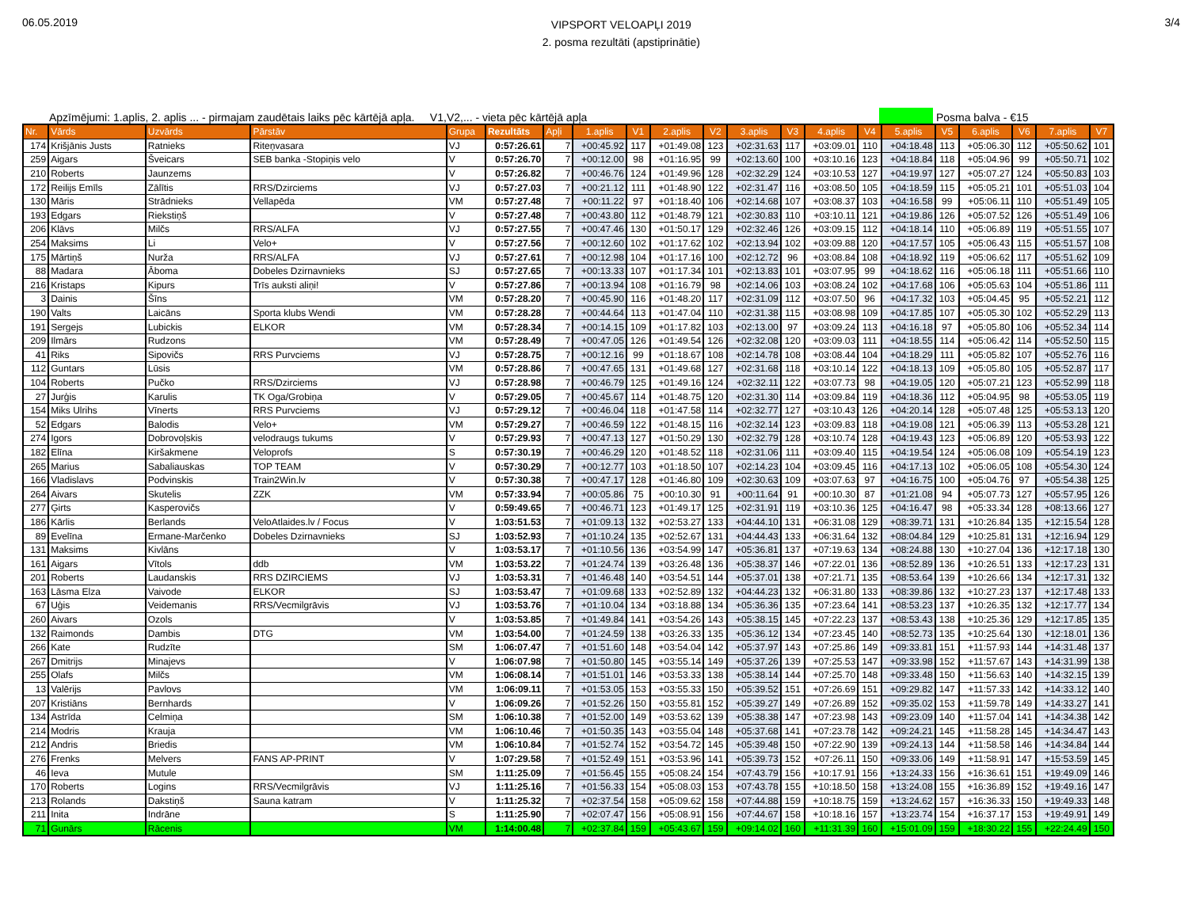06.05.2019
VIPSPORT VELOAPĻI 2019
2. posma rezultāti (apstiprinātie)
3/4
Apzīmējumi: 1.aplis, 2. aplis ... - pirmajam zaudētais laiks pēc kārtējā apļa. V1,V2,... - vieta pēc kārtējā apļa
Posma balva - €15
| Nr. | Vārds | Uzvārds | Pārstāv | Grupa | Rezultāts | Apļi | 1.aplis | V1 | 2.aplis | V2 | 3.aplis | V3 | 4.aplis | V4 | 5.aplis | V5 | 6.aplis | V6 | 7.aplis | V7 |
| --- | --- | --- | --- | --- | --- | --- | --- | --- | --- | --- | --- | --- | --- | --- | --- | --- | --- | --- | --- | --- |
| 174 | Krišjānis Justs | Ratnieks | Riteņvasara | VJ | 0:57:26.61 | 7 | +00:45.92 | 117 | +01:49.08 | 123 | +02:31.63 | 117 | +03:09.01 | 110 | +04:18.48 | 113 | +05:06.30 | 112 | +05:50.62 | 101 |
| 259 | Aigars | Šveicars | SEB banka -Stopiņis velo | V | 0:57:26.70 | 7 | +00:12.00 | 98 | +01:16.95 | 99 | +02:13.60 | 100 | +03:10.16 | 123 | +04:18.84 | 118 | +05:04.96 | 99 | +05:50.71 | 102 |
| 210 | Roberts | Jaunzems | | V | 0:57:26.82 | 7 | +00:46.76 | 124 | +01:49.96 | 128 | +02:32.29 | 124 | +03:10.53 | 127 | +04:19.97 | 127 | +05:07.27 | 124 | +05:50.83 | 103 |
| 172 | Reilijs Emīls | Zālītis | RRS/Dzirciems | VJ | 0:57:27.03 | 7 | +00:21.12 | 111 | +01:48.90 | 122 | +02:31.47 | 116 | +03:08.50 | 105 | +04:18.59 | 115 | +05:05.21 | 101 | +05:51.03 | 104 |
| 130 | Māris | Strādnieks | Vellapēda | VM | 0:57:27.48 | 7 | +00:11.22 | 97 | +01:18.40 | 106 | +02:14.68 | 107 | +03:08.37 | 103 | +04:16.58 | 99 | +05:06.11 | 110 | +05:51.49 | 105 |
| 193 | Edgars | Riekstiņš | | V | 0:57:27.48 | 7 | +00:43.80 | 112 | +01:48.79 | 121 | +02:30.83 | 110 | +03:10.11 | 121 | +04:19.86 | 126 | +05:07.52 | 126 | +05:51.49 | 106 |
| 206 | Klāvs | Milčs | RRS/ALFA | VJ | 0:57:27.55 | 7 | +00:47.46 | 130 | +01:50.17 | 129 | +02:32.46 | 126 | +03:09.15 | 112 | +04:18.14 | 110 | +05:06.89 | 119 | +05:51.55 | 107 |
| 254 | Maksims | Li | Velo+ | V | 0:57:27.56 | 7 | +00:12.60 | 102 | +01:17.62 | 102 | +02:13.94 | 102 | +03:09.88 | 120 | +04:17.57 | 105 | +05:06.43 | 115 | +05:51.57 | 108 |
| 175 | Mārtiņš | Nurža | RRS/ALFA | VJ | 0:57:27.61 | 7 | +00:12.98 | 104 | +01:17.16 | 100 | +02:12.72 | 96 | +03:08.84 | 108 | +04:18.92 | 119 | +05:06.62 | 117 | +05:51.62 | 109 |
| 88 | Madara | Āboma | Dobeles Dzirnavnieks | SJ | 0:57:27.65 | 7 | +00:13.33 | 107 | +01:17.34 | 101 | +02:13.83 | 101 | +03:07.95 | 99 | +04:18.62 | 116 | +05:06.18 | 111 | +05:51.66 | 110 |
| 216 | Kristaps | Kipurs | Trīs auksti aliņi! | V | 0:57:27.86 | 7 | +00:13.94 | 108 | +01:16.79 | 98 | +02:14.06 | 103 | +03:08.24 | 102 | +04:17.68 | 106 | +05:05.63 | 104 | +05:51.86 | 111 |
| 3 | Dainis | Šīns | | VM | 0:57:28.20 | 7 | +00:45.90 | 116 | +01:48.20 | 117 | +02:31.09 | 112 | +03:07.50 | 96 | +04:17.32 | 103 | +05:04.45 | 95 | +05:52.21 | 112 |
| 190 | Valts | Laicāns | Sporta klubs Wendi | VM | 0:57:28.28 | 7 | +00:44.64 | 113 | +01:47.04 | 110 | +02:31.38 | 115 | +03:08.98 | 109 | +04:17.85 | 107 | +05:05.30 | 102 | +05:52.29 | 113 |
| 191 | Sergejs | Lubickis | ELKOR | VM | 0:57:28.34 | 7 | +00:14.15 | 109 | +01:17.82 | 103 | +02:13.00 | 97 | +03:09.24 | 113 | +04:16.18 | 97 | +05:05.80 | 106 | +05:52.34 | 114 |
| 209 | Ilmārs | Rudzons | | VM | 0:57:28.49 | 7 | +00:47.05 | 126 | +01:49.54 | 126 | +02:32.08 | 120 | +03:09.03 | 111 | +04:18.55 | 114 | +05:06.42 | 114 | +05:52.50 | 115 |
| 41 | Riks | Sipovičs | RRS Purvciems | VJ | 0:57:28.75 | 7 | +00:12.16 | 99 | +01:18.67 | 108 | +02:14.78 | 108 | +03:08.44 | 104 | +04:18.29 | 111 | +05:05.82 | 107 | +05:52.76 | 116 |
| 112 | Guntars | Lūsis | | VM | 0:57:28.86 | 7 | +00:47.65 | 131 | +01:49.68 | 127 | +02:31.68 | 118 | +03:10.14 | 122 | +04:18.13 | 109 | +05:05.80 | 105 | +05:52.87 | 117 |
| 104 | Roberts | Pučko | RRS/Dzirciems | VJ | 0:57:28.98 | 7 | +00:46.79 | 125 | +01:49.16 | 124 | +02:32.11 | 122 | +03:07.73 | 98 | +04:19.05 | 120 | +05:07.21 | 123 | +05:52.99 | 118 |
| 27 | Jurģis | Karulis | TK Oga/Grobiņa | V | 0:57:29.05 | 7 | +00:45.67 | 114 | +01:48.75 | 120 | +02:31.30 | 114 | +03:09.84 | 119 | +04:18.36 | 112 | +05:04.95 | 98 | +05:53.05 | 119 |
| 154 | Miks Ulrihs | Vīnerts | RRS Purvciems | VJ | 0:57:29.12 | 7 | +00:46.04 | 118 | +01:47.58 | 114 | +02:32.77 | 127 | +03:10.43 | 126 | +04:20.14 | 128 | +05:07.48 | 125 | +05:53.13 | 120 |
| 52 | Edgars | Balodis | Velo+ | VM | 0:57:29.27 | 7 | +00:46.59 | 122 | +01:48.15 | 116 | +02:32.14 | 123 | +03:09.83 | 118 | +04:19.08 | 121 | +05:06.39 | 113 | +05:53.28 | 121 |
| 274 | Igors | Dobrovoļskis | velodraugs tukums | V | 0:57:29.93 | 7 | +00:47.13 | 127 | +01:50.29 | 130 | +02:32.79 | 128 | +03:10.74 | 128 | +04:19.43 | 123 | +05:06.89 | 120 | +05:53.93 | 122 |
| 182 | Elīna | Kiršakmene | Veloprofs | S | 0:57:30.19 | 7 | +00:46.29 | 120 | +01:48.52 | 118 | +02:31.06 | 111 | +03:09.40 | 115 | +04:19.54 | 124 | +05:06.08 | 109 | +05:54.19 | 123 |
| 265 | Marius | Sabaliauskas | TOP TEAM | V | 0:57:30.29 | 7 | +00:12.77 | 103 | +01:18.50 | 107 | +02:14.23 | 104 | +03:09.45 | 116 | +04:17.13 | 102 | +05:06.05 | 108 | +05:54.30 | 124 |
| 166 | Vladislavs | Podvinskis | Train2Win.lv | V | 0:57:30.38 | 7 | +00:47.17 | 128 | +01:46.80 | 109 | +02:30.63 | 109 | +03:07.63 | 97 | +04:16.75 | 100 | +05:04.76 | 97 | +05:54.38 | 125 |
| 264 | Aivars | Skutelis | ZZK | VM | 0:57:33.94 | 7 | +00:05.86 | 75 | +00:10.30 | 91 | +00:11.64 | 91 | +00:10.30 | 87 | +01:21.08 | 94 | +05:07.73 | 127 | +05:57.95 | 126 |
| 277 | Ģirts | Kasperovičs | | V | 0:59:49.65 | 7 | +00:46.71 | 123 | +01:49.17 | 125 | +02:31.91 | 119 | +03:10.36 | 125 | +04:16.47 | 98 | +05:33.34 | 128 | +08:13.66 | 127 |
| 186 | Kārlis | Berlands | VeloAtlaides.lv / Focus | V | 1:03:51.53 | 7 | +01:09.13 | 132 | +02:53.27 | 133 | +04:44.10 | 131 | +06:31.08 | 129 | +08:39.71 | 131 | +10:26.84 | 135 | +12:15.54 | 128 |
| 89 | Evelīna | Ermane-Marčenko | Dobeles Dzirnavnieks | SJ | 1:03:52.93 | 7 | +01:10.24 | 135 | +02:52.67 | 131 | +04:44.43 | 133 | +06:31.64 | 132 | +08:04.84 | 129 | +10:25.81 | 131 | +12:16.94 | 129 |
| 131 | Maksims | Kivlāns | | V | 1:03:53.17 | 7 | +01:10.56 | 136 | +03:54.99 | 147 | +05:36.81 | 137 | +07:19.63 | 134 | +08:24.88 | 130 | +10:27.04 | 136 | +12:17.18 | 130 |
| 161 | Aigars | Vītols | ddb | VM | 1:03:53.22 | 7 | +01:24.74 | 139 | +03:26.48 | 136 | +05:38.37 | 146 | +07:22.01 | 136 | +08:52.89 | 136 | +10:26.51 | 133 | +12:17.23 | 131 |
| 201 | Roberts | Laudanskis | RRS DZIRCIEMS | VJ | 1:03:53.31 | 7 | +01:46.48 | 140 | +03:54.51 | 144 | +05:37.01 | 138 | +07:21.71 | 135 | +08:53.64 | 139 | +10:26.66 | 134 | +12:17.31 | 132 |
| 163 | Lāsma Elza | Vaivode | ELKOR | SJ | 1:03:53.47 | 7 | +01:09.68 | 133 | +02:52.89 | 132 | +04:44.23 | 132 | +06:31.80 | 133 | +08:39.86 | 132 | +10:27.23 | 137 | +12:17.48 | 133 |
| 67 | Uģis | Veidemanis | RRS/Vecmilgrāvis | VJ | 1:03:53.76 | 7 | +01:10.04 | 134 | +03:18.88 | 134 | +05:36.36 | 135 | +07:23.64 | 141 | +08:53.23 | 137 | +10:26.35 | 132 | +12:17.77 | 134 |
| 260 | Aivars | Ozols | | V | 1:03:53.85 | 7 | +01:49.84 | 141 | +03:54.26 | 143 | +05:38.15 | 145 | +07:22.23 | 137 | +08:53.43 | 138 | +10:25.36 | 129 | +12:17.85 | 135 |
| 132 | Raimonds | Dambis | DTG | VM | 1:03:54.00 | 7 | +01:24.59 | 138 | +03:26.33 | 135 | +05:36.12 | 134 | +07:23.45 | 140 | +08:52.73 | 135 | +10:25.64 | 130 | +12:18.01 | 136 |
| 266 | Kate | Rudzīte | | SM | 1:06:07.47 | 7 | +01:51.60 | 148 | +03:54.04 | 142 | +05:37.97 | 143 | +07:25.86 | 149 | +09:33.81 | 151 | +11:57.93 | 144 | +14:31.48 | 137 |
| 267 | Dmitrijs | Minajevs | | V | 1:06:07.98 | 7 | +01:50.80 | 145 | +03:55.14 | 149 | +05:37.26 | 139 | +07:25.53 | 147 | +09:33.98 | 152 | +11:57.67 | 143 | +14:31.99 | 138 |
| 255 | Olafs | Milčs | | VM | 1:06:08.14 | 7 | +01:51.01 | 146 | +03:53.33 | 138 | +05:38.14 | 144 | +07:25.70 | 148 | +09:33.48 | 150 | +11:56.63 | 140 | +14:32.15 | 139 |
| 13 | Valērijs | Pavlovs | | VM | 1:06:09.11 | 7 | +01:53.05 | 153 | +03:55.33 | 150 | +05:39.52 | 151 | +07:26.69 | 151 | +09:29.82 | 147 | +11:57.33 | 142 | +14:33.12 | 140 |
| 207 | Kristiāns | Bernhards | | V | 1:06:09.26 | 7 | +01:52.26 | 150 | +03:55.81 | 152 | +05:39.27 | 149 | +07:26.89 | 152 | +09:35.02 | 153 | +11:59.78 | 149 | +14:33.27 | 141 |
| 134 | Astrīda | Celmiņa | | SM | 1:06:10.38 | 7 | +01:52.00 | 149 | +03:53.62 | 139 | +05:38.38 | 147 | +07:23.98 | 143 | +09:23.09 | 140 | +11:57.04 | 141 | +14:34.38 | 142 |
| 214 | Modris | Krauja | | VM | 1:06:10.46 | 7 | +01:50.35 | 143 | +03:55.04 | 148 | +05:37.68 | 141 | +07:23.78 | 142 | +09:24.21 | 145 | +11:58.28 | 145 | +14:34.47 | 143 |
| 212 | Andris | Briedis | | VM | 1:06:10.84 | 7 | +01:52.74 | 152 | +03:54.72 | 145 | +05:39.48 | 150 | +07:22.90 | 139 | +09:24.13 | 144 | +11:58.58 | 146 | +14:34.84 | 144 |
| 276 | Frenks | Melvers | FANS AP-PRINT | V | 1:07:29.58 | 7 | +01:52.49 | 151 | +03:53.96 | 141 | +05:39.73 | 152 | +07:26.11 | 150 | +09:33.06 | 149 | +11:58.91 | 147 | +15:53.59 | 145 |
| 46 | Ieva | Mutule | | SM | 1:11:25.09 | 7 | +01:56.45 | 155 | +05:08.24 | 154 | +07:43.79 | 156 | +10:17.91 | 156 | +13:24.33 | 156 | +16:36.61 | 151 | +19:49.09 | 146 |
| 170 | Roberts | Logins | RRS/Vecmilgrāvis | VJ | 1:11:25.16 | 7 | +01:56.33 | 154 | +05:08.03 | 153 | +07:43.78 | 155 | +10:18.50 | 158 | +13:24.08 | 155 | +16:36.89 | 152 | +19:49.16 | 147 |
| 213 | Rolands | Dakstiņš | Sauna katram | V | 1:11:25.32 | 7 | +02:37.54 | 158 | +05:09.62 | 158 | +07:44.88 | 159 | +10:18.75 | 159 | +13:24.62 | 157 | +16:36.33 | 150 | +19:49.33 | 148 |
| 211 | Inita | Indrāne | | S | 1:11:25.90 | 7 | +02:07.47 | 156 | +05:08.91 | 156 | +07:44.67 | 158 | +10:18.16 | 157 | +13:23.74 | 154 | +16:37.17 | 153 | +19:49.91 | 149 |
| 71 | Gunārs | Rācenis | | VM | 1:14:00.48 | 7 | +02:37.84 | 159 | +05:43.67 | 159 | +09:14.02 | 160 | +11:31.39 | 160 | +15:01.09 | 159 | +18:30.22 | 155 | +22:24.49 | 150 |